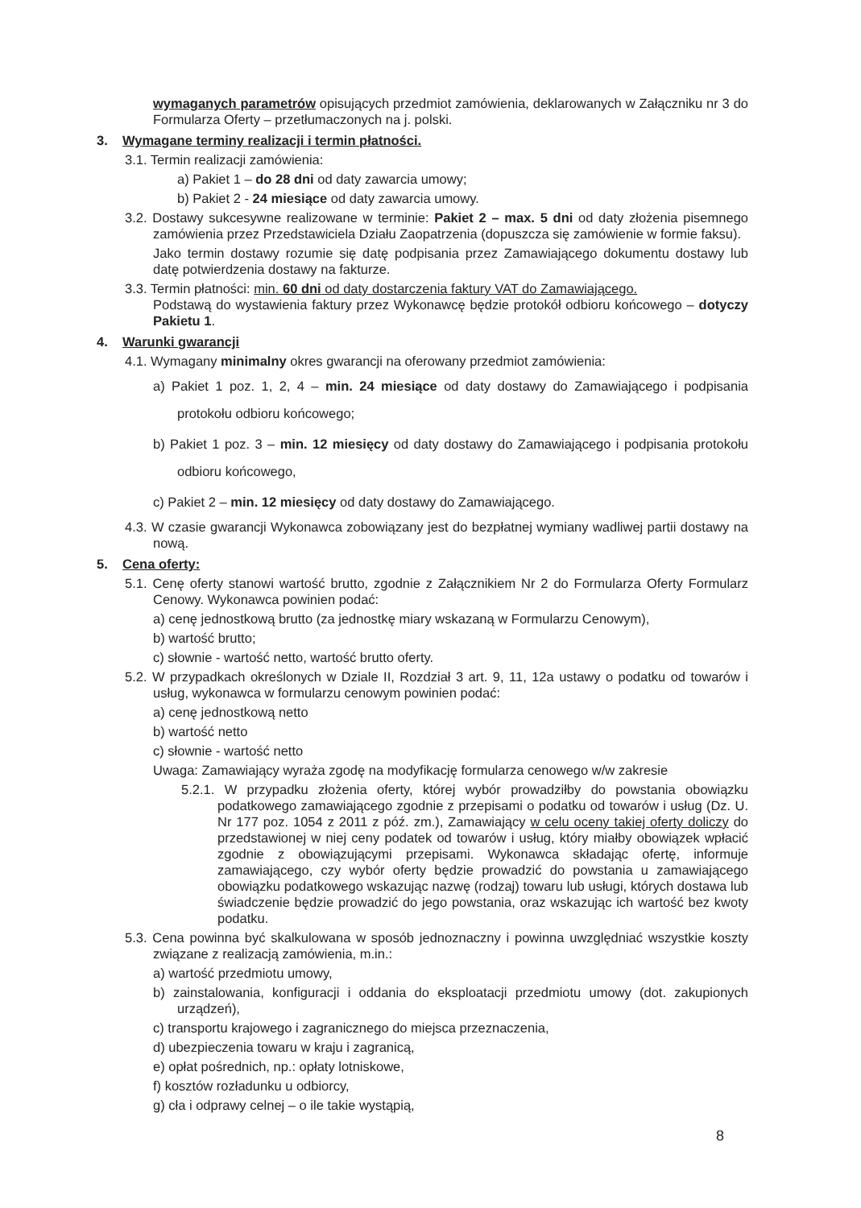wymaganych parametrów opisujących przedmiot zamówienia, deklarowanych w Załączniku nr 3 do Formularza Oferty – przetłumaczonych na j. polski.
3. Wymagane terminy realizacji i termin płatności.
3.1. Termin realizacji zamówienia:
a) Pakiet 1 – do 28 dni od daty zawarcia umowy;
b) Pakiet 2 - 24 miesiące od daty zawarcia umowy.
3.2. Dostawy sukcesywne realizowane w terminie: Pakiet 2 – max. 5 dni od daty złożenia pisemnego zamówienia przez Przedstawiciela Działu Zaopatrzenia (dopuszcza się zamówienie w formie faksu).
Jako termin dostawy rozumie się datę podpisania przez Zamawiającego dokumentu dostawy lub datę potwierdzenia dostawy na fakturze.
3.3. Termin płatności: min. 60 dni od daty dostarczenia faktury VAT do Zamawiającego.
Podstawą do wystawienia faktury przez Wykonawcę będzie protokół odbioru końcowego – dotyczy Pakietu 1.
4. Warunki gwarancji
4.1. Wymagany minimalny okres gwarancji na oferowany przedmiot zamówienia:
a) Pakiet 1 poz. 1, 2, 4 – min. 24 miesiące od daty dostawy do Zamawiającego i podpisania protokołu odbioru końcowego;
b) Pakiet 1 poz. 3 – min. 12 miesięcy od daty dostawy do Zamawiającego i podpisania protokołu odbioru końcowego,
c) Pakiet 2 – min. 12 miesięcy od daty dostawy do Zamawiającego.
4.3. W czasie gwarancji Wykonawca zobowiązany jest do bezpłatnej wymiany wadliwej partii dostawy na nową.
5. Cena oferty:
5.1. Cenę oferty stanowi wartość brutto, zgodnie z Załącznikiem Nr 2 do Formularza Oferty Formularz Cenowy. Wykonawca powinien podać:
a) cenę jednostkową brutto (za jednostkę miary wskazaną w Formularzu Cenowym),
b) wartość brutto;
c) słownie - wartość netto, wartość brutto oferty.
5.2. W przypadkach określonych w Dziale II, Rozdział 3 art. 9, 11, 12a ustawy o podatku od towarów i usług, wykonawca w formularzu cenowym powinien podać:
a) cenę jednostkową netto
b) wartość netto
c) słownie - wartość netto
Uwaga: Zamawiający wyraża zgodę na modyfikację formularza cenowego w/w zakresie
5.2.1. W przypadku złożenia oferty, której wybór prowadziłby do powstania obowiązku podatkowego zamawiającego zgodnie z przepisami o podatku od towarów i usług (Dz. U. Nr 177 poz. 1054 z 2011 z póź. zm.), Zamawiający w celu oceny takiej oferty doliczy do przedstawionej w niej ceny podatek od towarów i usług, który miałby obowiązek wpłacić zgodnie z obowiązującymi przepisami. Wykonawca składając ofertę, informuje zamawiającego, czy wybór oferty będzie prowadzić do powstania u zamawiającego obowiązku podatkowego wskazując nazwę (rodzaj) towaru lub usługi, których dostawa lub świadczenie będzie prowadzić do jego powstania, oraz wskazując ich wartość bez kwoty podatku.
5.3. Cena powinna być skalkulowana w sposób jednoznaczny i powinna uwzględniać wszystkie koszty związane z realizacją zamówienia, m.in.:
a) wartość przedmiotu umowy,
b) zainstalowania, konfiguracji i oddania do eksploatacji przedmiotu umowy (dot. zakupionych urządzeń),
c) transportu krajowego i zagranicznego do miejsca przeznaczenia,
d) ubezpieczenia towaru w kraju i zagranicą,
e) opłat pośrednich, np.: opłaty lotniskowe,
f) kosztów rozładunku u odbiorcy,
g) cła i odprawy celnej – o ile takie wystąpią,
8